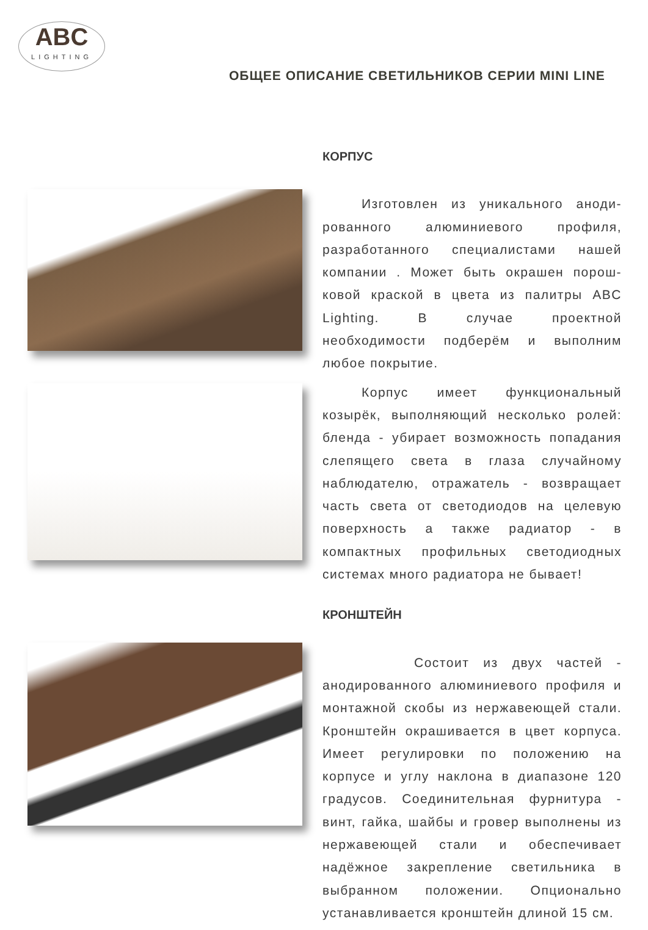ABC
LIGHTING
ОБЩЕЕ ОПИСАНИЕ СВЕТИЛЬНИКОВ СЕРИИ MINI LINE
КОРПУС
Изготовлен из уникального аноди-рованного алюминиевого профиля, разработанного специалистами нашей компании . Может быть окрашен порош-ковой краской в цвета из палитры ABC Lighting. В случае проектной необходимости подберём и выполним любое покрытие.
Корпус имеет функциональный козырёк, выполняющий несколько ролей: бленда - убирает возможность попадания слепящего света в глаза случайному наблюдателю, отражатель - возвращает часть света от светодиодов на целевую поверхность а также радиатор - в компактных профильных светодиодных системах много радиатора не бывает!
КРОНШТЕЙН
Состоит из двух частей - анодированного алюминиевого профиля и монтажной скобы из нержавеющей стали. Кронштейн окрашивается в цвет корпуса. Имеет регулировки по положению на корпусе и углу наклона в диапазоне 120 градусов. Соединительная фурнитура - винт, гайка, шайбы и гровер выполнены из нержавеющей стали и обеспечивает надёжное закрепление светильника в выбранном положении. Опционально устанавливается кронштейн длиной 15 см.